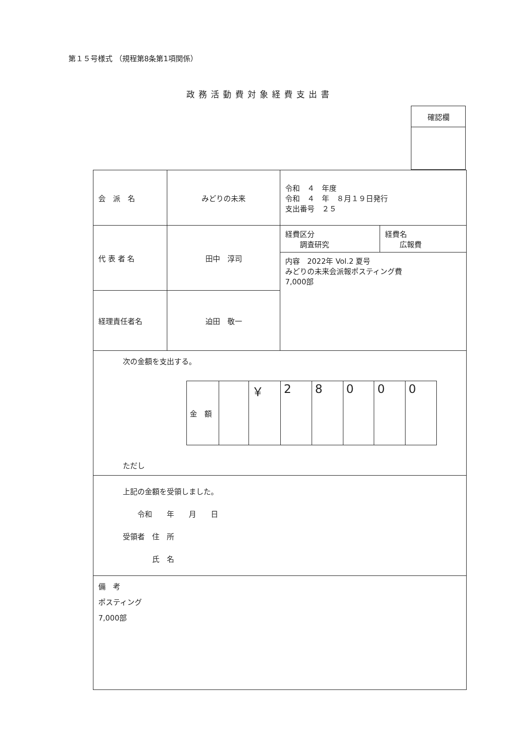第１５号様式 （規程第8条第1項関係）
政務活動費対象経費支出書
| 確認欄 |
| 会 派 名 | みどりの未来 | 令和 ４ 年度 令和 ４ 年 ８月１９日発行 支出番号 ２５ | |
| 代 表 者 名 | 田中 淳司 | 経費区分 調査研究 | 経費名 広報費 |
| | | 内容 2022年 Vol.2 夏号 みどりの未来会派報ポスティング費 7,000部 | |
| 経理責任者名 | 迫田 敬一 | | |
| 次の金額を支出する。 / 金 額 / / ￥ / 2 / 8 / 0 / 0 / 0 / ただし | | | |
| 上記の金額を受領しました。 令和 年 月 日 受領者 住 所 氏 名 | | | |
| 備 考 ポスティング 7,000部 | | | |